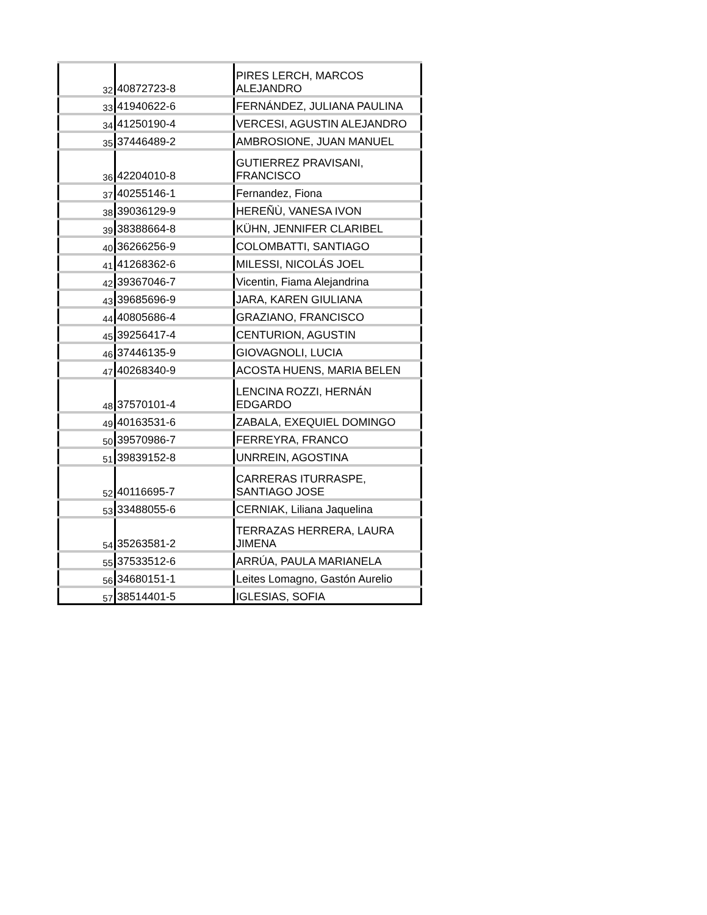| 32 | 40872723-8 | PIRES LERCH, MARCOS ALEJANDRO |
| 33 | 41940622-6 | FERNÁNDEZ, JULIANA PAULINA |
| 34 | 41250190-4 | VERCESI, AGUSTIN ALEJANDRO |
| 35 | 37446489-2 | AMBROSIONE, JUAN MANUEL |
| 36 | 42204010-8 | GUTIERREZ PRAVISANI, FRANCISCO |
| 37 | 40255146-1 | Fernandez, Fiona |
| 38 | 39036129-9 | HEREÑÙ, VANESA IVON |
| 39 | 38388664-8 | KÜHN, JENNIFER CLARIBEL |
| 40 | 36266256-9 | COLOMBATTI, SANTIAGO |
| 41 | 41268362-6 | MILESSI, NICOLÁS JOEL |
| 42 | 39367046-7 | Vicentin, Fiama Alejandrina |
| 43 | 39685696-9 | JARA, KAREN GIULIANA |
| 44 | 40805686-4 | GRAZIANO, FRANCISCO |
| 45 | 39256417-4 | CENTURION, AGUSTIN |
| 46 | 37446135-9 | GIOVAGNOLI, LUCIA |
| 47 | 40268340-9 | ACOSTA HUENS, MARIA BELEN |
| 48 | 37570101-4 | LENCINA ROZZI, HERNÁN EDGARDO |
| 49 | 40163531-6 | ZABALA, EXEQUIEL DOMINGO |
| 50 | 39570986-7 | FERREYRA, FRANCO |
| 51 | 39839152-8 | UNRREIN, AGOSTINA |
| 52 | 40116695-7 | CARRERAS ITURRASPE, SANTIAGO JOSE |
| 53 | 33488055-6 | CERNIAK, Liliana Jaquelina |
| 54 | 35263581-2 | TERRAZAS HERRERA, LAURA JIMENA |
| 55 | 37533512-6 | ARRÚA, PAULA MARIANELA |
| 56 | 34680151-1 | Leites Lomagno, Gastón Aurelio |
| 57 | 38514401-5 | IGLESIAS, SOFIA |